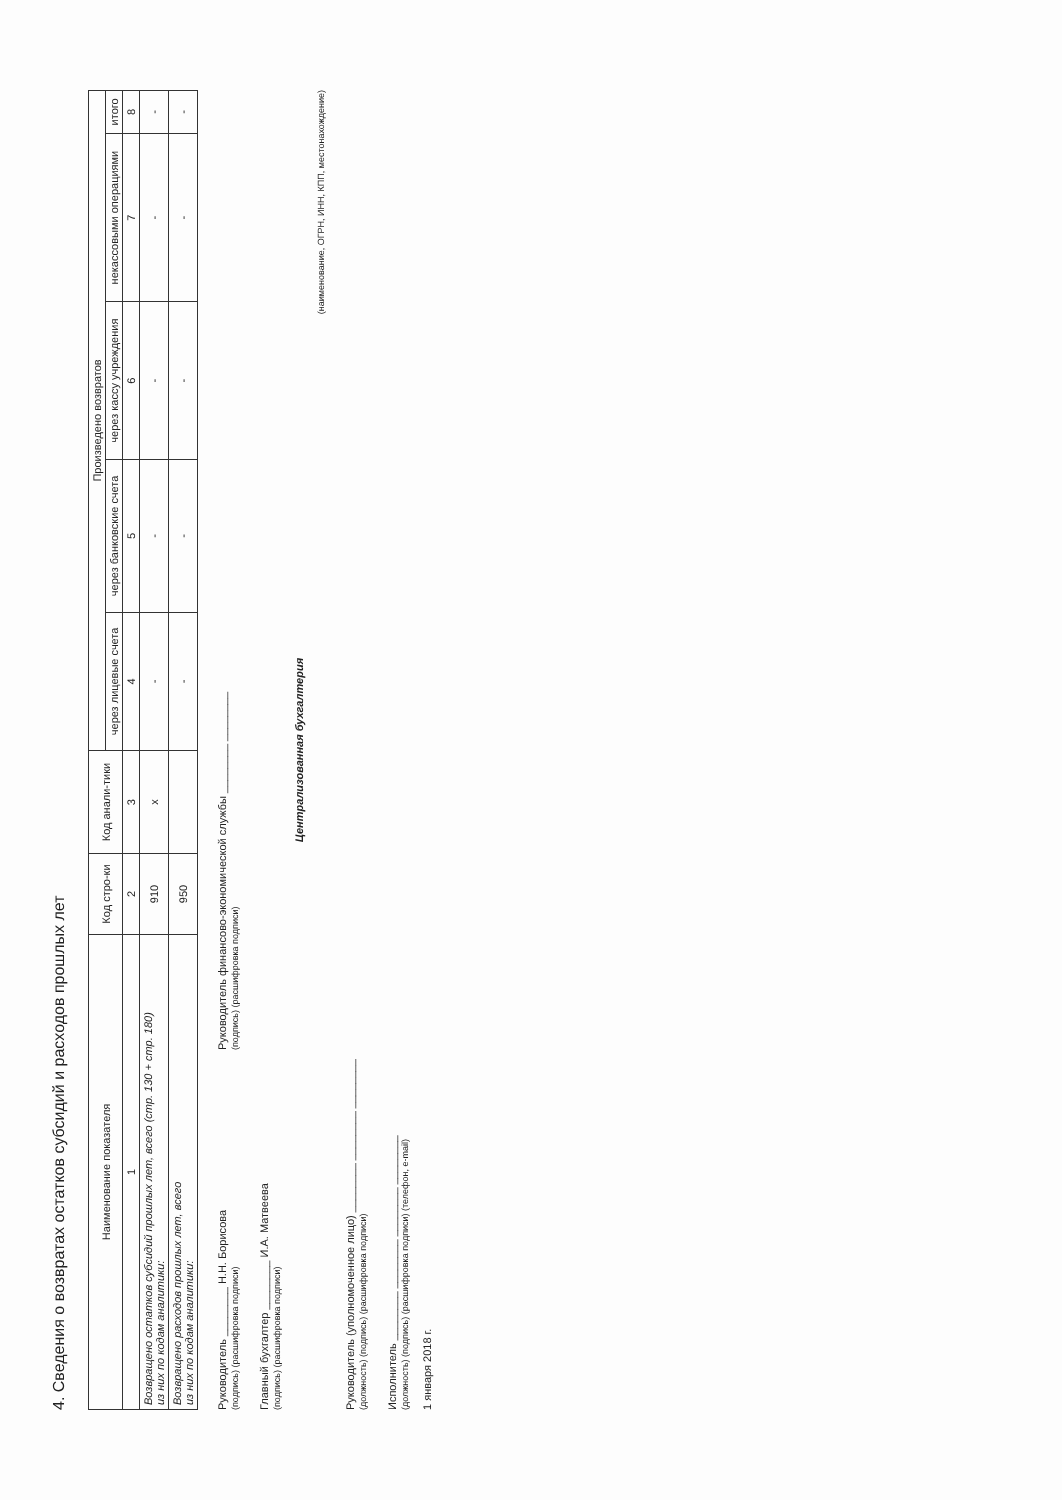4. Сведения о возвратах остатков субсидий и расходов прошлых лет
| Наименование показателя | Код стро-ки | Код анали-тики | Произведено возвратов | | | | |
| --- | --- | --- | --- | --- | --- | --- | --- |
| | | | через лицевые счета | через банковские счета | через кассу учреждения | некассовыми операциями | итого |
| 1 | 2 | 3 | 4 | 5 | 6 | 7 | 8 |
| Возвращено остатков субсидий прошлых лет, всего (стр. 130 + стр. 180) из них по кодам аналитики: | 910 | x | - | - | - | - | - |
| Возвращено расходов прошлых лет, всего из них по кодам аналитики: | 950 | | - | - | - | - | - |
Руководитель ________ Н.Н. Борисова
(подпись) (расшифровка подписи)
Руководитель финансово-экономической службы ________ ________
(подпись) (расшифровка подписи)
Главный бухгалтер ________ И.А. Матвеева
(подпись) (расшифровка подписи)
Централизованная бухгалтерия
(наименование, ОГРН, ИНН, КПП, местонахождение)
Руководитель (уполномоченное лицо) ________ ________ ________
(должность) (подпись) (расшифровка подписи)
Исполнитель ________ ________ ________ ________
(должность) (подпись) (расшифровка подписи) (телефон, e-mail)
1 января 2018 г.